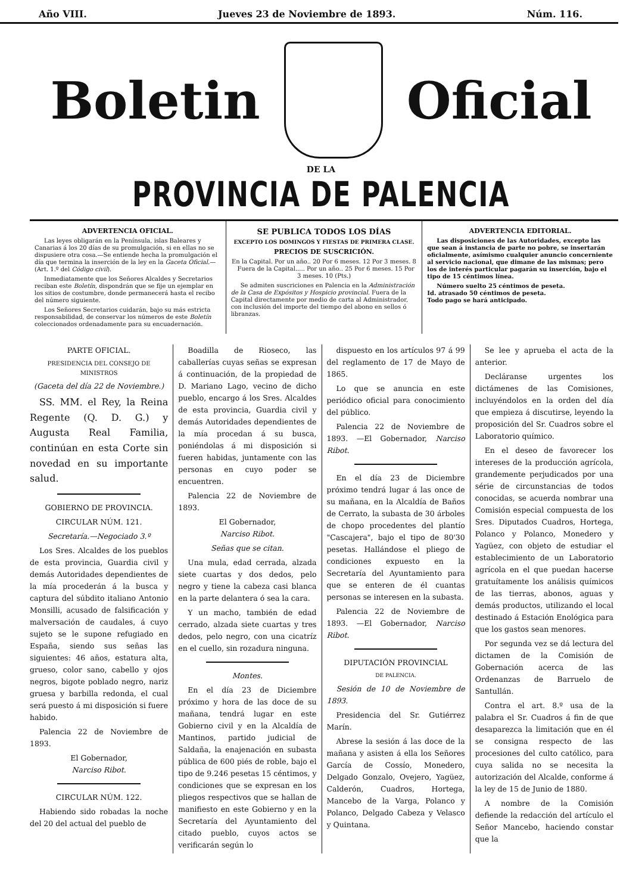Año VIII. Jueves 23 de Noviembre de 1893. Núm. 116.
Boletin Oficial
DE LA
PROVINCIA DE PALENCIA
ADVERTENCIA OFICIAL.
Las leyes obligarán en la Península, islas Baleares y Canarias á los 20 días de su promulgación, si en ellas no se dispusiere otra cosa.—Se entiende hecha la promulgación el día que termina la inserción de la ley en la Gaceta Oficial.—(Art. 1.º del Código civil).
Inmediatamente que los Señores Alcaldes y Secretarios reciban este Boletín, dispondrán que se fije un ejemplar en los sitios de costumbre, donde permanecerá hasta el recibo del número siguiente.
Los Señores Secretarios cuidarán, bajo su más estricta responsabilidad, de conservar los números de este Boletín coleccionados ordenadamente para su encuadernación.
SE PUBLICA TODOS LOS DÍAS
EXCEPTO LOS DOMINGOS Y FIESTAS DE PRIMERA CLASE.
PRECIOS DE SUSCRICIÓN.
En la Capital. Por un año.. 20 Por 6 meses. 12 Por 3 meses. 8 Fuera de la Capital..... Por un año.. 25 Por 6 meses. 15 Por 3 meses. 10 (Pts.)
Se admiten suscriciones en Palencia en la Administración de la Casa de Expósitos y Hospicio provincial. Fuera de la Capital directamente por medio de carta al Administrador, con inclusión del importe del tiempo del abono en sellos ó libranzas.
ADVERTENCIA EDITORIAL.
Las disposiciones de las Autoridades, excepto las que sean á instancia de parte no pobre, se insertarán oficialmente, asímismo cualquier anuncio concerniente al servicio nacional, que dimane de las mismas; pero los de interés particular pagarán su inserción, bajo el tipo de 15 céntimos línea.
Número suelto 25 céntimos de peseta.
Id. atrasado 50 céntimos de peseta.
Todo pago se hará anticipado.
PARTE OFICIAL.
PRESIDENCIA DEL CONSEJO DE MINISTROS
(Gaceta del día 22 de Noviembre.)
SS. MM. el Rey, la Reina Regente (Q. D. G.) y Augusta Real Familia, continúan en esta Corte sin novedad en su importante salud.
GOBIERNO DE PROVINCIA.
CIRCULAR NÚM. 121.
Secretaría.—Negociado 3.º
Los Sres. Alcaldes de los pueblos de esta provincia, Guardia civil y demás Autoridades dependientes de la mía procederán á la busca y captura del súbdito italiano Antonio Monsilli, acusado de falsificación y malversación de caudales, á cuyo sujeto se le supone refugiado en España, siendo sus señas las siguientes: 46 años, estatura alta, grueso, color sano, cabello y ojos negros, bigote poblado negro, nariz gruesa y barbilla redonda, el cual será puesto á mi disposición si fuere habido.
Palencia 22 de Noviembre de 1893.
El Gobernador,
Narciso Ribot.
CIRCULAR NÚM. 122.
Habiendo sido robadas la noche del 20 del actual del pueblo de
Boadilla de Rioseco, las caballerías cuyas señas se expresan á continuación, de la propiedad de D. Mariano Lago, vecino de dicho pueblo, encargo á los Sres. Alcaldes de esta provincia, Guardia civil y demás Autoridades dependientes de la mía procedan á su busca, poniéndolas á mi disposición si fueren habidas, juntamente con las personas en cuyo poder se encuentren.
Palencia 22 de Noviembre de 1893.
El Gobernador,
Narciso Ribot.
Señas que se citan.
Una mula, edad cerrada, alzada siete cuartas y dos dedos, pelo negro y tiene la cabeza casi blanca en la parte delantera ó sea la cara.
Y un macho, también de edad cerrado, alzada siete cuartas y tres dedos, pelo negro, con una cicatríz en el cuello, sin rozadura ninguna.
Montes.
En el día 23 de Diciembre próximo y hora de las doce de su mañana, tendrá lugar en este Gobierno civil y en la Alcaldía de Mantinos, partido judicial de Saldaña, la enajenación en subasta pública de 600 piés de roble, bajo el tipo de 9.246 pesetas 15 céntimos, y condiciones que se expresan en los pliegos respectivos que se hallan de manifiesto en este Gobierno y en la Secretaría del Ayuntamiento del citado pueblo, cuyos actos se verificarán según lo
dispuesto en los artículos 97 á 99 del reglamento de 17 de Mayo de 1865.
Lo que se anuncia en este periódico oficial para conocimiento del público.
Palencia 22 de Noviembre de 1893. —El Gobernador, Narciso Ribot.
En el día 23 de Diciembre próximo tendrá lugar á las once de su mañana, en la Alcaldía de Baños de Cerrato, la subasta de 30 árboles de chopo procedentes del plantío "Cascajera", bajo el tipo de 80'30 pesetas. Hallándose el pliego de condiciones expuesto en la Secretaría del Ayuntamiento para que se enteren de él cuantas personas se interesen en la subasta.
Palencia 22 de Noviembre de 1893. —El Gobernador, Narciso Ribot.
DIPUTACIÓN PROVINCIAL
DE PALENCIA.
Sesión de 10 de Noviembre de 1893.
Presidencia del Sr. Gutiérrez Marín.
Abrese la sesión á las doce de la mañana y asisten á ella los Señores García de Cossío, Monedero, Delgado Gonzalo, Ovejero, Yagüez, Calderón, Cuadros, Hortega, Mancebo de la Varga, Polanco y Polanco, Delgado Cabeza y Velasco y Quintana.
Se lee y aprueba el acta de la anterior.
Decláranse urgentes los dictámenes de las Comisiones, incluyéndolos en la orden del día que empieza á discutirse, leyendo la proposición del Sr. Cuadros sobre el Laboratorio químico.
En el deseo de favorecer los intereses de la producción agrícola, grandemente perjudicados por una série de circunstancias de todos conocidas, se acuerda nombrar una Comisión especial compuesta de los Sres. Diputados Cuadros, Hortega, Polanco y Polanco, Monedero y Yagüez, con objeto de estudiar el establecimiento de un Laboratorio agrícola en el que puedan hacerse gratuítamente los análisis químicos de las tierras, abonos, aguas y demás productos, utilizando el local destinado á Estación Enológica para que los gastos sean menores.
Por segunda vez se dá lectura del dictamen de la Comisión de Gobernación acerca de las Ordenanzas de Barruelo de Santullán.
Contra el art. 8.º usa de la palabra el Sr. Cuadros á fin de que desaparezca la limitación que en él se consigna respecto de las procesiones del culto católico, para cuya salida no se necesita la autorización del Alcalde, conforme á la ley de 15 de Junio de 1880.
A nombre de la Comisión defiende la redacción del artículo el Señor Mancebo, haciendo constar que la